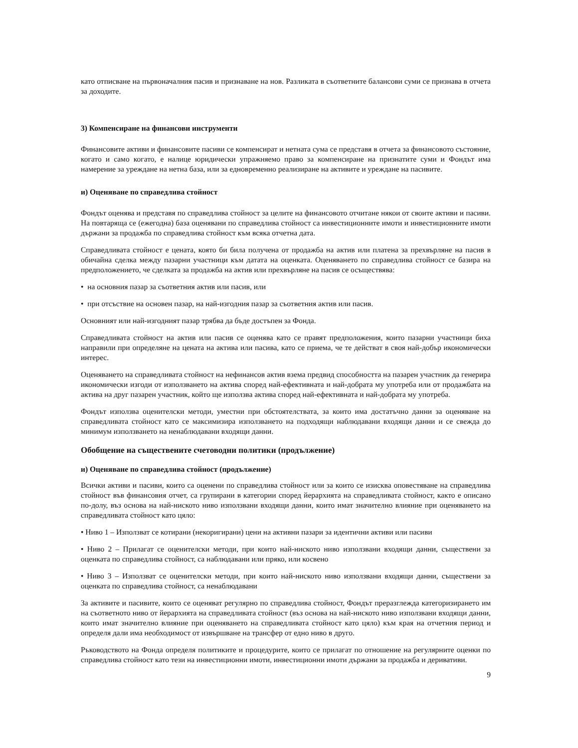като отписване на първоначалния пасив и признаване на нов. Разликата в съответните балансови суми се признава в отчета за доходите.
3) Компенсиране на финансови инструменти
Финансовите активи и финансовите пасиви се компенсират и нетната сума се представя в отчета за финансовото състояние, когато и само когато, е налице юридически упражняемо право за компенсиране на признатите суми и Фондът има намерение за уреждане на нетна база, или за едновременно реализиране на активите и уреждане на пасивите.
и) Оценяване по справедлива стойност
Фондът оценява и представя по справедлива стойност за целите на финансовото отчитане някои от своите активи и пасиви. На повтаряща се (ежегодна) база оценявани по справедлива стойност са инвестиционните имоти и инвестиционните имоти държани за продажба по справедлива стойност към всяка отчетна дата.
Справедливата стойност е цената, която би била получена от продажба на актив или платена за прехвърляне на пасив в обичайна сделка между пазарни участници към датата на оценката. Оценяването по справедлива стойност се базира на предположението, че сделката за продажба на актив или прехвърляне на пасив се осъществява:
• на основния пазар за съответния актив или пасив, или
• при отсъствие на основен пазар, на най-изгодния пазар за съответния актив или пасив.
Основният или най-изгодният пазар трябва да бъде достъпен за Фонда.
Справедливата стойност на актив или пасив се оценява като се правят предположения, които пазарни участници биха направили при определяне на цената на актива или пасива, като се приема, че те действат в своя най-добър икономически интерес.
Оценяването на справедливата стойност на нефинансов актив взема предвид способността на пазарен участник да генерира икономически изгоди от използването на актива според най-ефективната и най-добрата му употреба или от продажбата на актива на друг пазарен участник, който ще използва актива според най-ефективната и най-добрата му употреба.
Фондът използва оценителски методи, уместни при обстоятелствата, за които има достатъчно данни за оценяване на справедливата стойност като се максимизира използването на подходящи наблюдавани входящи данни и се свежда до минимум използването на ненаблюдавани входящи данни.
Обобщение на съществените счетоводни политики (продължение)
и) Оценяване по справедлива стойност (продължение)
Всички активи и пасиви, които са оценени по справедлива стойност или за които се изисква оповестяване на справедлива стойност във финансовия отчет, са групирани в категории според йерархията на справедливата стойност, както е описано по-долу, въз основа на най-ниското ниво използвани входящи данни, които имат значително влияние при оценяването на справедливата стойност като цяло:
• Ниво 1 – Използват се котирани (некоригирани) цени на активни пазари за идентични активи или пасиви
• Ниво 2 – Прилагат се оценителски методи, при които най-ниското ниво използвани входящи данни, съществени за оценката по справедлива стойност, са наблюдавани или пряко, или косвено
• Ниво 3 – Използват се оценителски методи, при които най-ниското ниво използвани входящи данни, съществени за оценката по справедлива стойност, са ненаблюдавани
За активите и пасивите, които се оценяват регулярно по справедлива стойност, Фондът преразглежда категоризирането им на съответното ниво от йерархията на справедливата стойност (въз основа на най-ниското ниво използвани входящи данни, които имат значително влияние при оценяването на справедливата стойност като цяло) към края на отчетния период и определя дали има необходимост от извършване на трансфер от едно ниво в друго.
Ръководството на Фонда определя политиките и процедурите, които се прилагат по отношение на регулярните оценки по справедлива стойност като тези на инвестиционни имоти, инвестиционни имоти държани за продажба и деривативи.
9